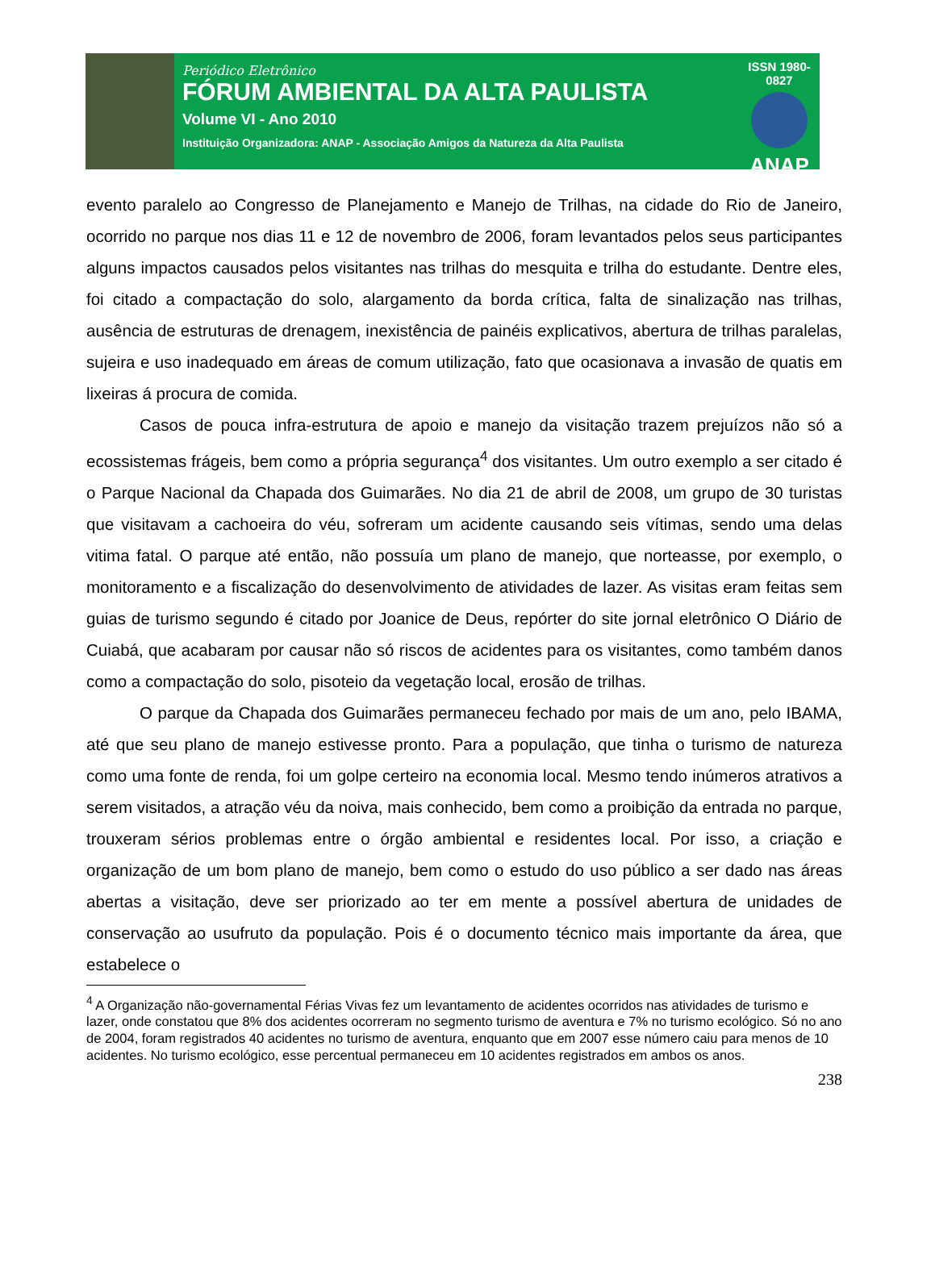Periódico Eletrônico
FÓRUM AMBIENTAL DA ALTA PAULISTA
Volume VI - Ano 2010
Instituição Organizadora: ANAP - Associação Amigos da Natureza da Alta Paulista
ISSN 1980-0827
ANAP
evento paralelo ao Congresso de Planejamento e Manejo de Trilhas, na cidade do Rio de Janeiro, ocorrido no parque nos dias 11 e 12 de novembro de 2006, foram levantados pelos seus participantes alguns impactos causados pelos visitantes nas trilhas do mesquita e trilha do estudante. Dentre eles, foi citado a compactação do solo, alargamento da borda crítica, falta de sinalização nas trilhas, ausência de estruturas de drenagem, inexistência de painéis explicativos, abertura de trilhas paralelas, sujeira e uso inadequado em áreas de comum utilização, fato que ocasionava a invasão de quatis em lixeiras á procura de comida.
Casos de pouca infra-estrutura de apoio e manejo da visitação trazem prejuízos não só a ecossistemas frágeis, bem como a própria segurança<sup>4</sup> dos visitantes. Um outro exemplo a ser citado é o Parque Nacional da Chapada dos Guimarães. No dia 21 de abril de 2008, um grupo de 30 turistas que visitavam a cachoeira do véu, sofreram um acidente causando seis vítimas, sendo uma delas vitima fatal. O parque até então, não possuía um plano de manejo, que norteasse, por exemplo, o monitoramento e a fiscalização do desenvolvimento de atividades de lazer. As visitas eram feitas sem guias de turismo segundo é citado por Joanice de Deus, repórter do site jornal eletrônico O Diário de Cuiabá, que acabaram por causar não só riscos de acidentes para os visitantes, como também danos como a compactação do solo, pisoteio da vegetação local, erosão de trilhas.
O parque da Chapada dos Guimarães permaneceu fechado por mais de um ano, pelo IBAMA, até que seu plano de manejo estivesse pronto. Para a população, que tinha o turismo de natureza como uma fonte de renda, foi um golpe certeiro na economia local. Mesmo tendo inúmeros atrativos a serem visitados, a atração véu da noiva, mais conhecido, bem como a proibição da entrada no parque, trouxeram sérios problemas entre o órgão ambiental e residentes local. Por isso, a criação e organização de um bom plano de manejo, bem como o estudo do uso público a ser dado nas áreas abertas a visitação, deve ser priorizado ao ter em mente a possível abertura de unidades de conservação ao usufruto da população. Pois é o documento técnico mais importante da área, que estabelece o
<sup>4</sup> A Organização não-governamental Férias Vivas fez um levantamento de acidentes ocorridos nas atividades de turismo e lazer, onde constatou que 8% dos acidentes ocorreram no segmento turismo de aventura e 7% no turismo ecológico. Só no ano de 2004, foram registrados 40 acidentes no turismo de aventura, enquanto que em 2007 esse número caiu para menos de 10 acidentes. No turismo ecológico, esse percentual permaneceu em 10 acidentes registrados em ambos os anos.
238